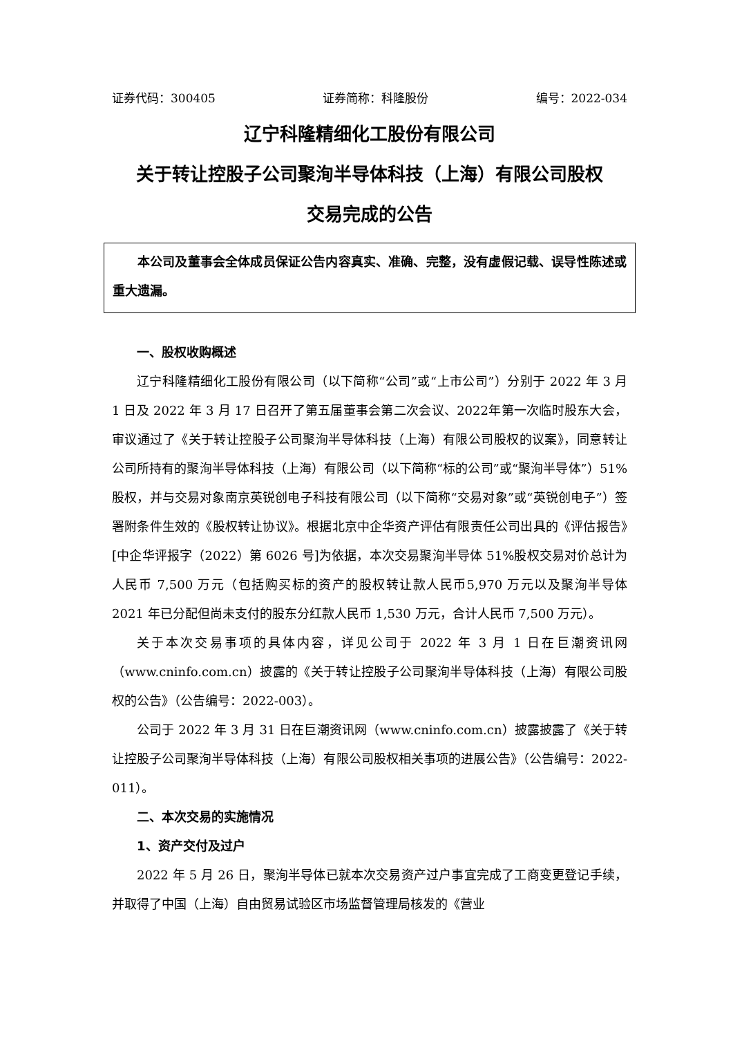证券代码：300405 证券简称：科隆股份 编号：2022-034
辽宁科隆精细化工股份有限公司
关于转让控股子公司聚洵半导体科技（上海）有限公司股权
交易完成的公告
本公司及董事会全体成员保证公告内容真实、准确、完整，没有虚假记载、误导性陈述或重大遗漏。
一、股权收购概述
辽宁科隆精细化工股份有限公司（以下简称“公司”或“上市公司”）分别于 2022 年 3 月 1 日及 2022 年 3 月 17 日召开了第五届董事会第二次会议、2022年第一次临时股东大会，审议通过了《关于转让控股子公司聚洵半导体科技（上海）有限公司股权的议案》，同意转让公司所持有的聚洵半导体科技（上海）有限公司（以下简称“标的公司”或“聚洵半导体”）51%股权，并与交易对象南京英锐创电子科技有限公司（以下简称“交易对象”或“英锐创电子”）签署附条件生效的《股权转让协议》。根据北京中企华资产评估有限责任公司出具的《评估报告》[中企华评报字（2022）第 6026 号]为依据，本次交易聚洵半导体 51%股权交易对价总计为人民币 7,500 万元（包括购买标的资产的股权转让款人民币5,970 万元以及聚洵半导体 2021 年已分配但尚未支付的股东分红款人民币 1,530 万元，合计人民币 7,500 万元）。
关于本次交易事项的具体内容，详见公司于 2022 年 3 月 1 日在巨潮资讯网（www.cninfo.com.cn）披露的《关于转让控股子公司聚洵半导体科技（上海）有限公司股权的公告》（公告编号：2022-003）。
公司于 2022 年 3 月 31 日在巨潮资讯网（www.cninfo.com.cn）披露披露了《关于转让控股子公司聚洵半导体科技（上海）有限公司股权相关事项的进展公告》（公告编号：2022-011）。
二、本次交易的实施情况
1、资产交付及过户
2022 年 5 月 26 日，聚洵半导体已就本次交易资产过户事宜完成了工商变更登记手续，并取得了中国（上海）自由贸易试验区市场监督管理局核发的《营业